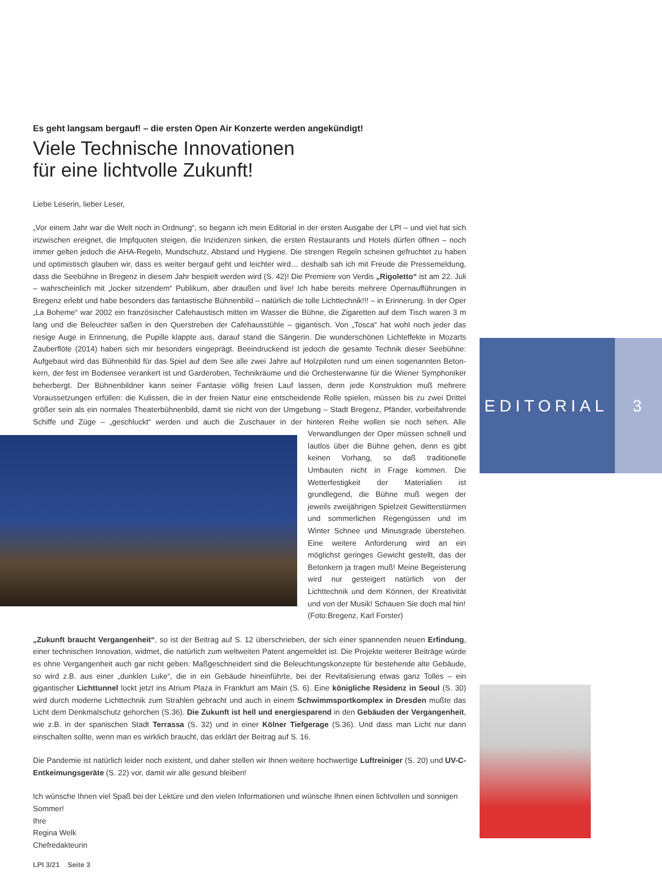Es geht langsam bergauf! – die ersten Open Air Konzerte werden angekündigt!
Viele Technische Innovationen
für eine lichtvolle Zukunft!
Liebe Leserin, lieber Leser,
„Vor einem Jahr war die Welt noch in Ordnung“, so begann ich mein Editorial in der ersten Ausgabe der LPI – und viel hat sich inzwischen ereignet, die Impfquoten steigen, die Inzidenzen sinken, die ersten Restaurants und Hotels dürfen öffnen – noch immer gelten jedoch die AHA-Regeln, Mundschutz, Abstand und Hygiene. Die strengen Regeln scheinen gefruchtet zu haben und optimistisch glauben wir, dass es weiter bergauf geht und leichter wird… deshalb sah ich mit Freude die Pressemeldung, dass die Seebühne in Bregenz in diesem Jahr bespielt werden wird (S. 42)! Die Premiere von Verdis „Rigoletto“ ist am 22. Juli – wahrscheinlich mit „locker sitzendem“ Publikum, aber draußen und live! Ich habe bereits mehrere Opernaufführungen in Bregenz erlebt und habe besonders das fantastische Bühnenbild – natürlich die tolle Lichttechnik!!! – in Erinnerung. In der Oper „La Boheme“ war 2002 ein französischer Cafehaustisch mitten im Wasser die Bühne, die Zigaretten auf dem Tisch waren 3 m lang und die Beleuchter saßen in den Querstreben der Cafehausstühle – gigantisch. Von „Tosca“ hat wohl noch jeder das riesige Auge in Erinnerung, die Pupille klappte aus, darauf stand die Sängerin. Die wunderschönen Lichteffekte in Mozarts Zauberflöte (2014) haben sich mir besonders eingeprägt. Beeindruckend ist jedoch die gesamte Technik dieser Seebühne: Aufgebaut wird das Bühnenbild für das Spiel auf dem See alle zwei Jahre auf Holzpiloten rund um einen sogenannten Beton­kern, der fest im Bodensee verankert ist und Garderoben, Technikräume und die Orchesterwanne für die Wiener Symphoniker beherbergt. Der Bühnenbildner kann seiner Fantasie völlig freien Lauf lassen, denn jede Konstruktion muß mehrere Voraussetzungen erfüllen: die Kulissen, die in der freien Natur eine entscheidende Rolle spielen, müssen bis zu zwei Drittel größer sein als ein normales Theaterbühnenbild, damit sie nicht von der Umgebung – Stadt Bregenz, Pfänder, vorbeifahrende Schiffe und Züge – „geschluckt“ werden und auch die Zuschauer in der hinteren Reihe wollen sie noch sehen. Alle Verwandlungen der Oper müssen schnell und lautlos über die Bühne gehen, denn es gibt keinen Vorhang, so daß traditionelle Umbauten nicht in Frage kommen. Die Wetterfestigkeit der Materialien ist grundlegend, die Bühne muß wegen der jeweils zweijährigen Spielzeit Gewitterstürmen und sommerlichen Regengüssen und im Winter Schnee und Minusgrade überstehen. Eine weitere Anforderung wird an ein möglichst geringes Gewicht gestellt, das der Betonkern ja tragen muß! Meine Begeisterung wird nur gesteigert natürlich von der Lichttechnik und dem Können, der Kreativität und von der Musik! Schauen Sie doch mal hin!
(Foto:Bregenz, Karl Forster)
„Zukunft braucht Vergangenheit“, so ist der Beitrag auf S. 12 überschrieben, der sich einer spannenden neuen Erfindung, einer technischen Innovation, widmet, die natürlich zum weltweiten Patent angemeldet ist. Die Projekte weiterer Beiträge würde es ohne Vergangenheit auch gar nicht geben: Maßgeschneidert sind die Beleuchtungskonzepte für bestehende alte Gebäude, so wird z.B. aus einer „dunklen Luke“, die in ein Gebäude hineinführte, bei der Revitalisierung etwas ganz Tolles – ein gigantischer Lichttunnel lockt jetzt ins Atrium Plaza in Frankfurt am Main (S. 6). Eine königliche Residenz in Seoul (S. 30) wird durch moderne Lichttechnik zum Strahlen gebracht und auch in einem Schwimmsportkomplex in Dresden mußte das Licht dem Denkmalschutz gehorchen (S.36). Die Zukunft ist hell und energiesparend in den Gebäuden der Vergangenheit, wie z.B. in der spanischen Stadt Terrassa (S. 32) und in einer Kölner Tiefgerage (S.36). Und dass man Licht nur dann einschalten sollte, wenn man es wirklich braucht, das erklärt der Beitrag auf S. 16.
Die Pandemie ist natürlich leider noch existent, und daher stellen wir Ihnen weitere hochwertige Luftreiniger (S. 20) und UV-C-Entkeimungsgeräte (S. 22) vor, damit wir alle gesund bleiben!
Ich wünsche Ihnen viel Spaß bei der Lektüre und den vielen Informationen und wünsche Ihnen einen lichtvollen und sonnigen Sommer!
Ihre
Regina Welk
Chefredakteurin
EDITORIAL 3
LPI 3/21 Seite 3